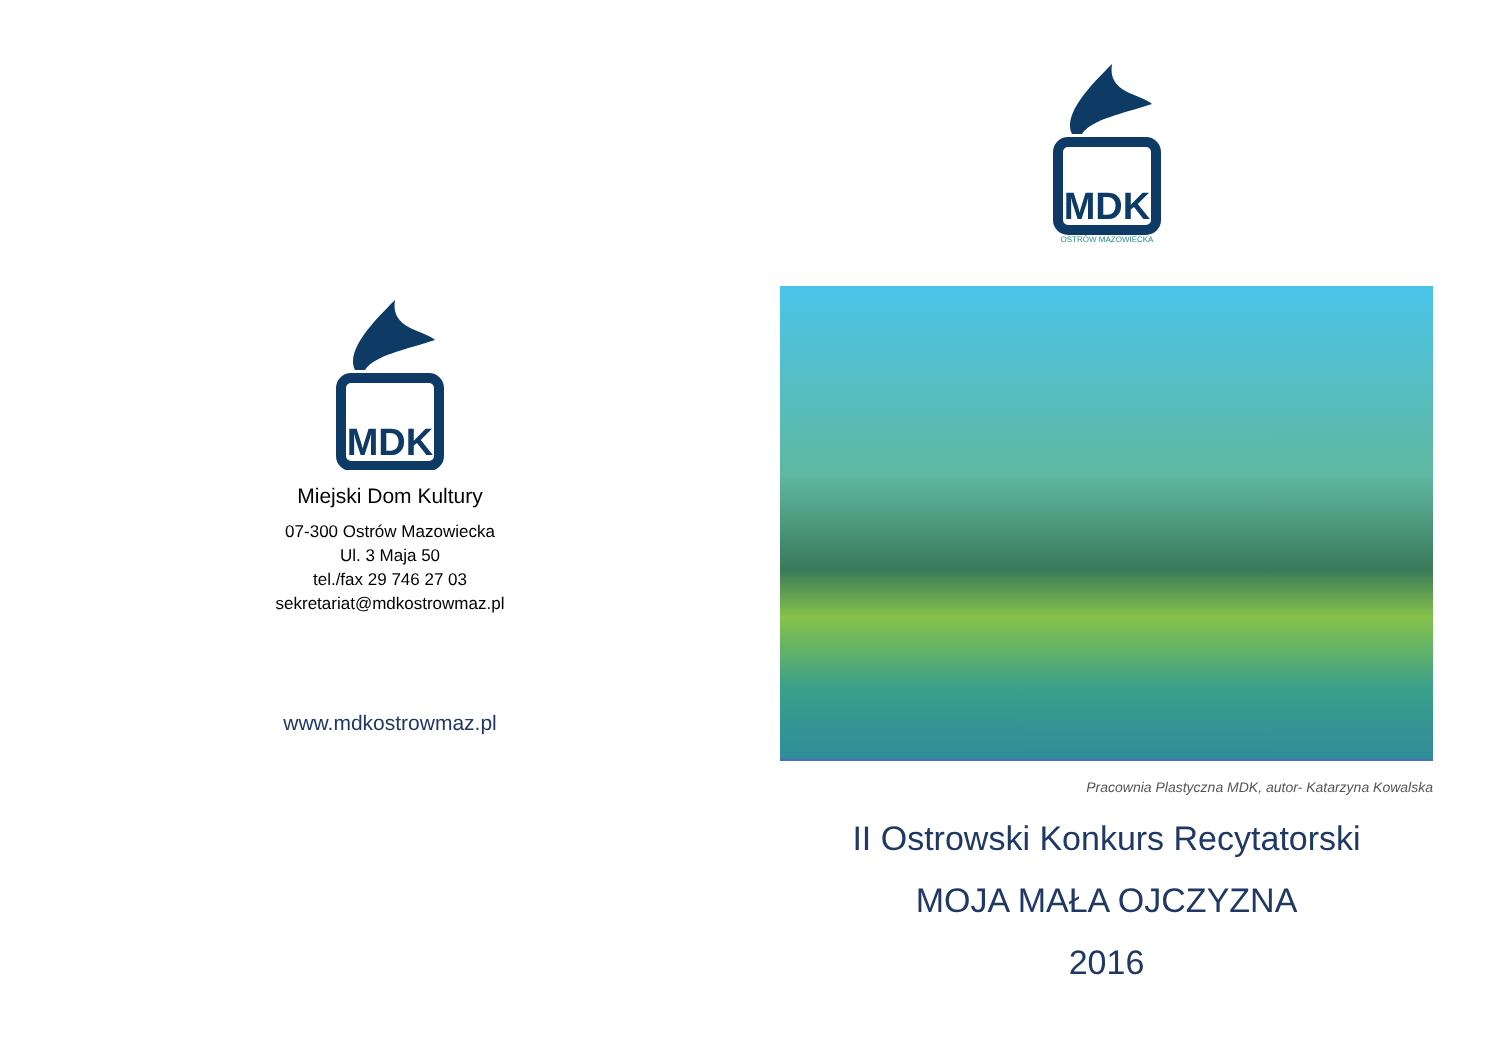MDK
Miejski Dom Kultury
07-300 Ostrów Mazowiecka
Ul. 3 Maja 50
tel./fax 29 746 27 03
sekretariat@mdkostrowmaz.pl
www.mdkostrowmaz.pl
MDK
OSTRÓW MAZOWIECKA
Pracownia Plastyczna MDK, autor- Katarzyna Kowalska
II Ostrowski Konkurs Recytatorski
MOJA MAŁA OJCZYZNA
2016